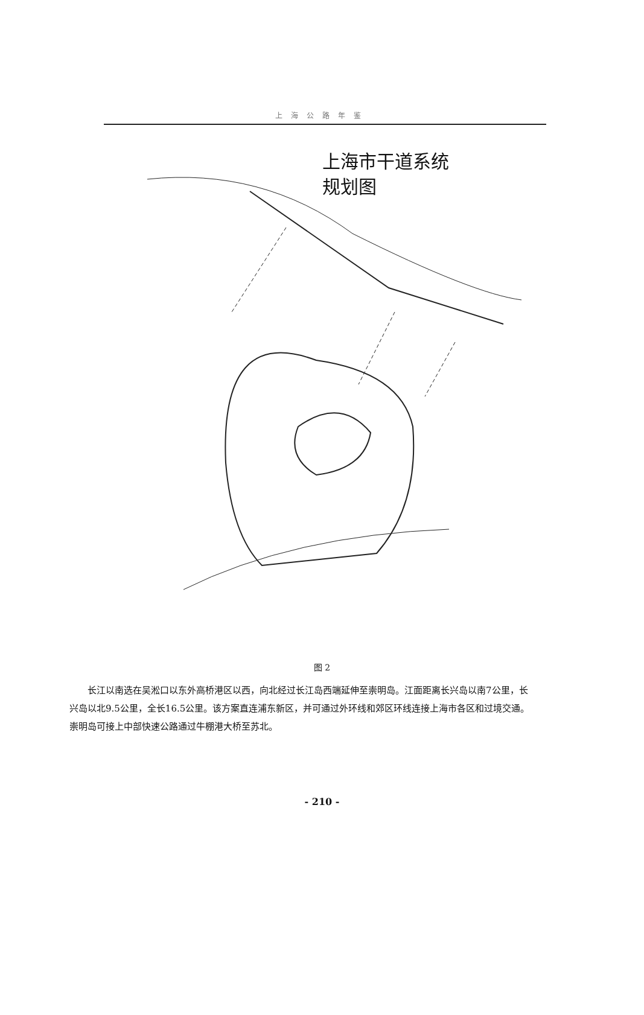上海公路年鉴
上海市干道系统
规划图
图 2
长江以南选在吴淞口以东外高桥港区以西，向北经过长江岛西端延伸至崇明岛。江面距离长兴岛以南7公里，长兴岛以北9.5公里，全长16.5公里。该方案直连浦东新区，并可通过外环线和郊区环线连接上海市各区和过境交通。崇明岛可接上中部快速公路通过牛棚港大桥至苏北。
- 210 -